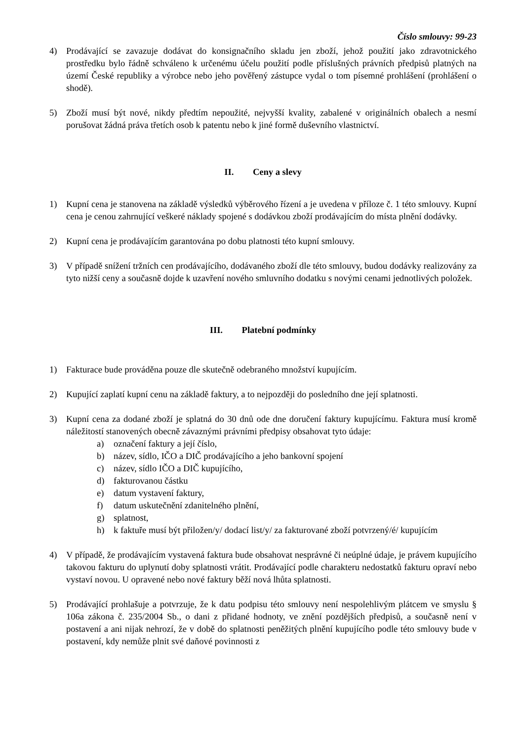Číslo smlouvy: 99-23
4) Prodávající se zavazuje dodávat do konsignačního skladu jen zboží, jehož použití jako zdravotnického prostředku bylo řádně schváleno k určenému účelu použití podle příslušných právních předpisů platných na území České republiky a výrobce nebo jeho pověřený zástupce vydal o tom písemné prohlášení (prohlášení o shodě).
5) Zboží musí být nové, nikdy předtím nepoužité, nejvyšší kvality, zabalené v originálních obalech a nesmí porušovat žádná práva třetích osob k patentu nebo k jiné formě duševního vlastnictví.
II. Ceny a slevy
1) Kupní cena je stanovena na základě výsledků výběrového řízení a je uvedena v příloze č. 1 této smlouvy. Kupní cena je cenou zahrnující veškeré náklady spojené s dodávkou zboží prodávajícím do místa plnění dodávky.
2) Kupní cena je prodávajícím garantována po dobu platnosti této kupní smlouvy.
3) V případě snížení tržních cen prodávajícího, dodávaného zboží dle této smlouvy, budou dodávky realizovány za tyto nižší ceny a současně dojde k uzavření nového smluvního dodatku s novými cenami jednotlivých položek.
III. Platební podmínky
1) Fakturace bude prováděna pouze dle skutečně odebraného množství kupujícím.
2) Kupující zaplatí kupní cenu na základě faktury, a to nejpozději do posledního dne její splatnosti.
3) Kupní cena za dodané zboží je splatná do 30 dnů ode dne doručení faktury kupujícímu. Faktura musí kromě náležitostí stanovených obecně závaznými právními předpisy obsahovat tyto údaje:
a) označení faktury a její číslo,
b) název, sídlo, IČO a DIČ prodávajícího a jeho bankovní spojení
c) název, sídlo IČO a DIČ kupujícího,
d) fakturovanou částku
e) datum vystavení faktury,
f) datum uskutečnění zdanitelného plnění,
g) splatnost,
h) k faktuře musí být přiložen/y/ dodací list/y/ za fakturované zboží potvrzený/é/ kupujícím
4) V případě, že prodávajícím vystavená faktura bude obsahovat nesprávné či neúplné údaje, je právem kupujícího takovou fakturu do uplynutí doby splatnosti vrátit. Prodávající podle charakteru nedostatků fakturu opraví nebo vystaví novou. U opravené nebo nové faktury běží nová lhůta splatnosti.
5) Prodávající prohlašuje a potvrzuje, že k datu podpisu této smlouvy není nespolehlivým plátcem ve smyslu § 106a zákona č. 235/2004 Sb., o dani z přidané hodnoty, ve znění pozdějších předpisů, a současně není v postavení a ani nijak nehrozí, že v době do splatnosti peněžitých plnění kupujícího podle této smlouvy bude v postavení, kdy nemůže plnit své daňové povinnosti z